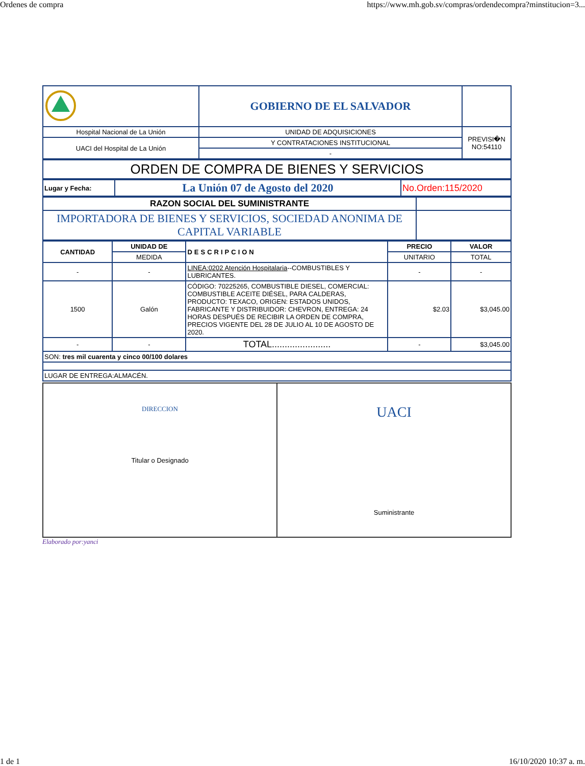Ordenes de compra https://www.mh.gob.sv/compras/ordendecompra?minstitucion=3...
| | GOBIERNO DE EL SALVADOR | |
| Hospital Nacional de La Unión | UNIDAD DE ADQUISICIONES | PREVISI�N NO:54110 |
| UACI del Hospital de La Unión | Y CONTRATACIONES INSTITUCIONAL | |
| | - | |
| ORDEN DE COMPRA DE BIENES Y SERVICIOS |
| Lugar y Fecha: | La Unión 07 de Agosto del 2020 | No.Orden:115/2020 |
| RAZON SOCIAL DEL SUMINISTRANTE | |
| IMPORTADORA DE BIENES Y SERVICIOS, SOCIEDAD ANONIMA DE CAPITAL VARIABLE | |
| CANTIDAD | UNIDAD DE | DESCRIPCION | PRECIO | VALOR |
| --- | --- | --- | --- | --- |
| | MEDIDA | | UNITARIO | TOTAL |
| - | - | LINEA:0202 Atención Hospitalaria --COMBUSTIBLES Y LUBRICANTES. | - | - |
| 1500 | Galón | CÓDIGO: 70225265, COMBUSTIBLE DIESEL, COMERCIAL: COMBUSTIBLE ACEITE DIÉSEL, PARA CALDERAS, PRODUCTO: TEXACO, ORIGEN: ESTADOS UNIDOS, FABRICANTE Y DISTRIBUIDOR: CHEVRON, ENTREGA: 24 HORAS DESPUÉS DE RECIBIR LA ORDEN DE COMPRA, PRECIOS VIGENTE DEL 28 DE JULIO AL 10 DE AGOSTO DE 2020. | $2.03 | $3,045.00 |
| - | - | TOTAL....................... | - | $3,045.00 |
| SON: tres mil cuarenta y cinco 00/100 dolares | | | | |
| LUGAR DE ENTREGA:ALMACÉN. | | | | |
DIRECCION
Titular o Designado
UACI
Suministrante
Elaborado por:yanci
1 de 1 16/10/2020 10:37 a. m.